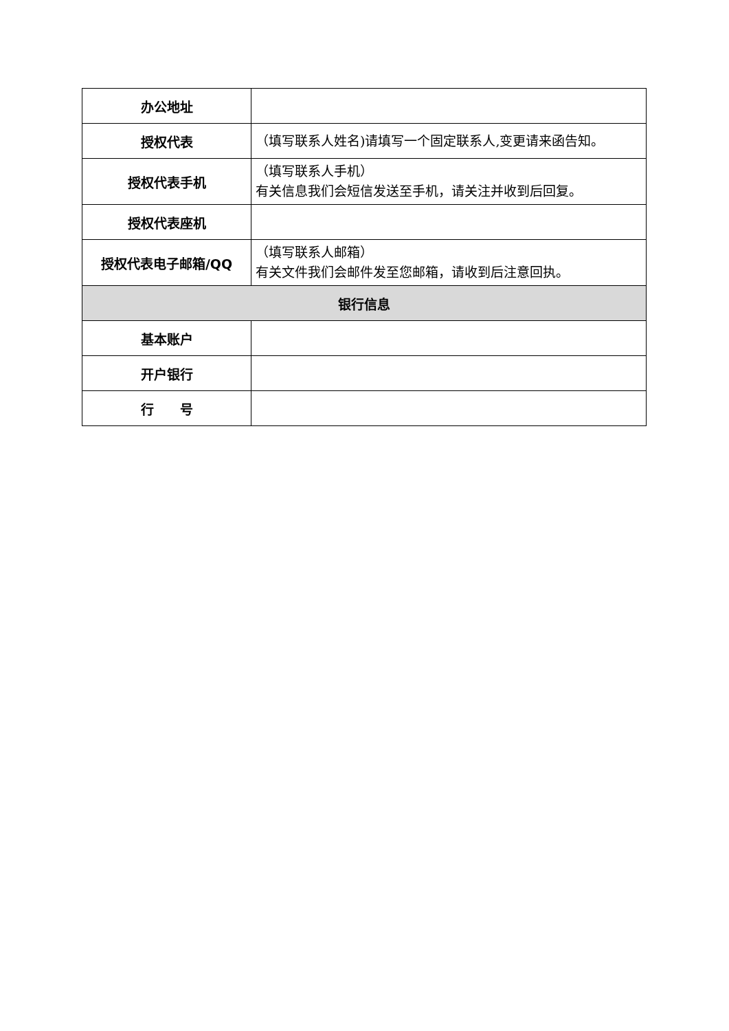| 办公地址 | |
| 授权代表 | （填写联系人姓名)请填写一个固定联系人,变更请来函告知。 |
| 授权代表手机 | （填写联系人手机） 有关信息我们会短信发送至手机，请关注并收到后回复。 |
| 授权代表座机 | |
| 授权代表电子邮箱/QQ | （填写联系人邮箱） 有关文件我们会邮件发至您邮箱，请收到后注意回执。 |
| 银行信息 | |
| 基本账户 | |
| 开户银行 | |
| 行 号 | |